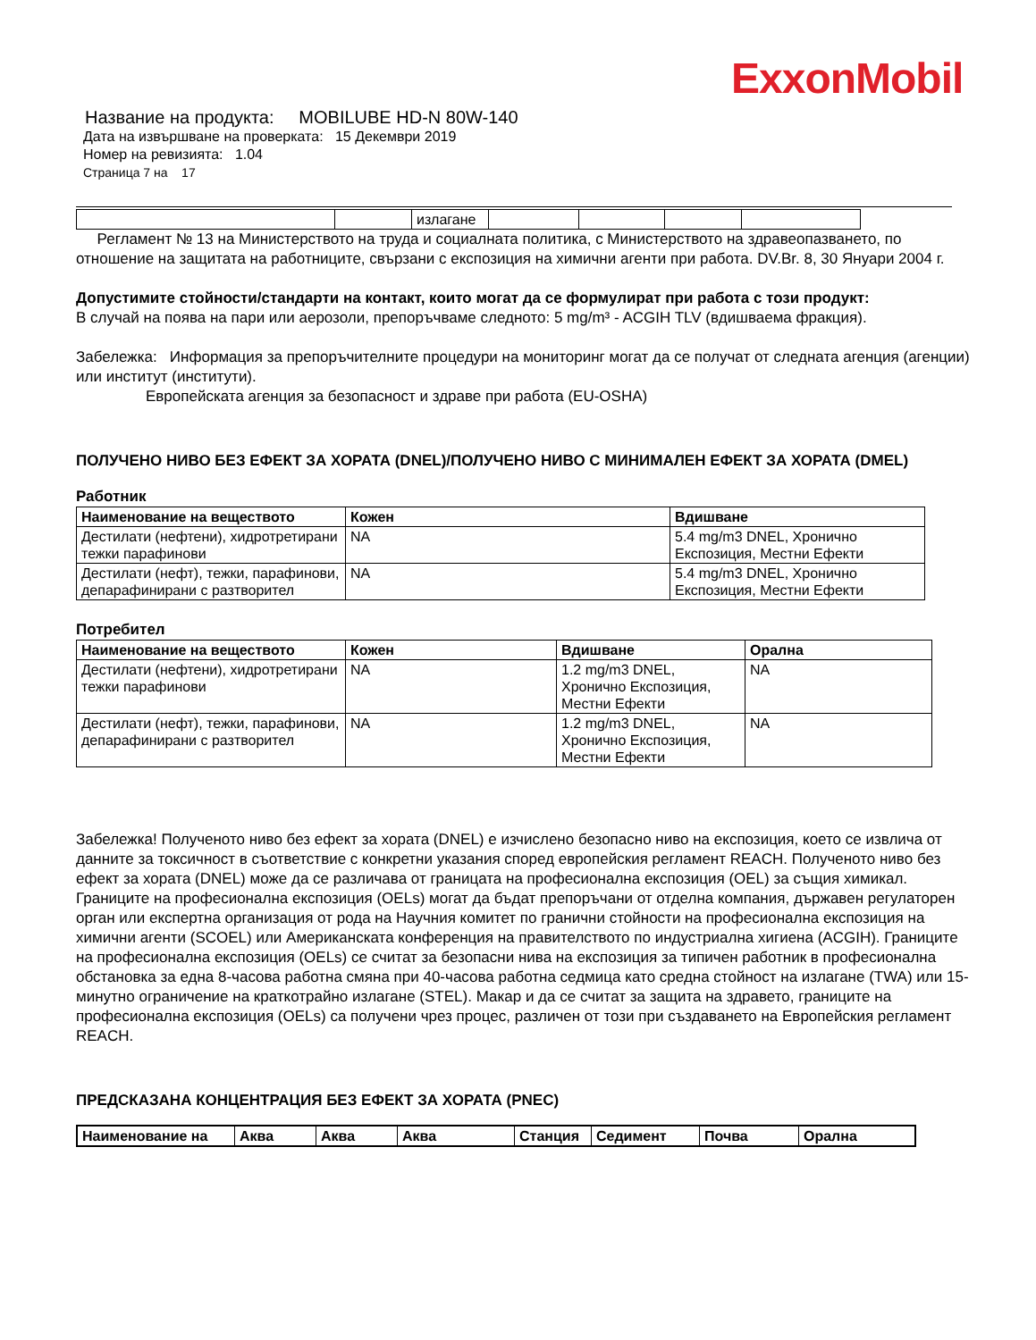ExxonMobil
Название на продукта: MOBILUBE HD-N 80W-140
Дата на извършване на проверката: 15 Декември 2019
Номер на ревизията: 1.04
Страница 7 на 17
| | | излагане | | | | |
Регламент № 13 на Министерството на труда и социалната политика, с Министерството на здравеопазването, по отношение на защитата на работниците, свързани с експозиция на химични агенти при работа. DV.Br. 8, 30 Януари 2004 г.
Допустимите стойности/стандарти на контакт, които могат да се формулират при работа с този продукт:
В случай на поява на пари или аерозоли, препоръчваме следното: 5 mg/m³ - ACGIH TLV (вдишваема фракция).
Забележка: Информация за препоръчителните процедури на мониторинг могат да се получат от следната агенция (агенции) или институт (институти).
Европейската агенция за безопасност и здраве при работа (EU-OSHA)
ПОЛУЧЕНО НИВО БЕЗ ЕФЕКТ ЗА ХОРАТА (DNEL)/ПОЛУЧЕНО НИВО С МИНИМАЛЕН ЕФЕКТ ЗА ХОРАТА (DMEL)
Работник
| Наименование на веществото | Кожен | Вдишване |
| --- | --- | --- |
| Дестилати (нефтени), хидротретирани тежки парафинови | NA | 5.4 mg/m3 DNEL, Хронично Експозиция, Местни Ефекти |
| Дестилати (нефт), тежки, парафинови, депарафинирани с разтворител | NA | 5.4 mg/m3 DNEL, Хронично Експозиция, Местни Ефекти |
Потребител
| Наименование на веществото | Кожен | Вдишване | Орална |
| --- | --- | --- | --- |
| Дестилати (нефтени), хидротретирани тежки парафинови | NA | 1.2 mg/m3 DNEL, Хронично Експозиция, Местни Ефекти | NA |
| Дестилати (нефт), тежки, парафинови, депарафинирани с разтворител | NA | 1.2 mg/m3 DNEL, Хронично Експозиция, Местни Ефекти | NA |
Забележка! Полученото ниво без ефект за хората (DNEL) е изчислено безопасно ниво на експозиция, което се извлича от данните за токсичност в съответствие с конкретни указания според европейския регламент REACH. Полученото ниво без ефект за хората (DNEL) може да се различава от границата на професионална експозиция (OEL) за същия химикал. Границите на професионална експозиция (OELs) могат да бъдат препоръчани от отделна компания, държавен регулаторен орган или експертна организация от рода на Научния комитет по гранични стойности на професионална експозиция на химични агенти (SCOEL) или Американската конференция на правителството по индустриална хигиена (ACGIH). Границите на професионална експозиция (OELs) се считат за безопасни нива на експозиция за типичен работник в професионална обстановка за една 8-часова работна смяна при 40-часова работна седмица като средна стойност на излагане (TWA) или 15-минутно ограничение на краткотрайно излагане (STEL). Макар и да се считат за защита на здравето, границите на професионална експозиция (OELs) са получени чрез процес, различен от този при създаването на Европейския регламент REACH.
ПРЕДСКАЗАНА КОНЦЕНТРАЦИЯ БЕЗ ЕФЕКТ ЗА ХОРАТА (PNEC)
| Наименование на | Аква | Аква | Аква | Станция | Седимент | Почва | Орална |
| --- | --- | --- | --- | --- | --- | --- | --- |